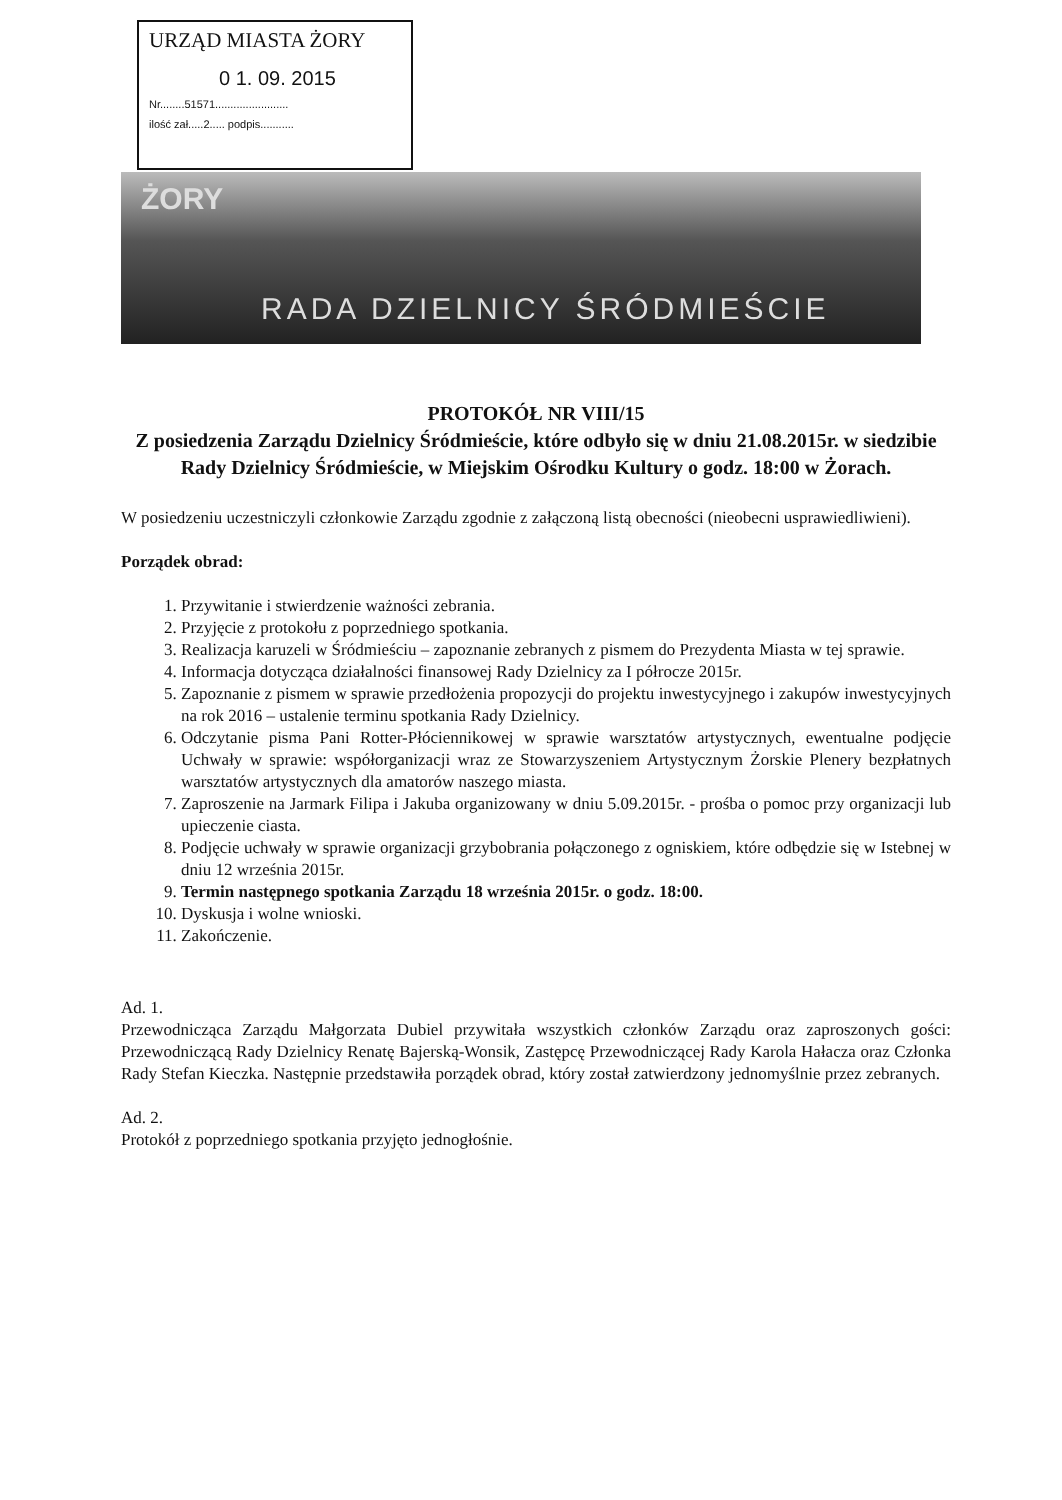URZĄD MIASTA ŻORY
0 1. 09. 2015
Nr........51571........................
ilość zał.....2..... podpis...........
ŻORY
RADA DZIELNICY ŚRÓDMIEŚCIE
PROTOKÓŁ NR VIII/15
Z posiedzenia Zarządu Dzielnicy Śródmieście, które odbyło się w dniu 21.08.2015r. w siedzibie Rady Dzielnicy Śródmieście, w Miejskim Ośrodku Kultury o godz. 18:00 w Żorach.
W posiedzeniu uczestniczyli członkowie Zarządu zgodnie z załączoną listą obecności (nieobecni usprawiedliwieni).
Porządek obrad:
1. Przywitanie i stwierdzenie ważności zebrania.
2. Przyjęcie z protokołu z poprzedniego spotkania.
3. Realizacja karuzeli w Śródmieściu – zapoznanie zebranych z pismem do Prezydenta Miasta w tej sprawie.
4. Informacja dotycząca działalności finansowej Rady Dzielnicy za I półrocze 2015r.
5. Zapoznanie z pismem w sprawie przedłożenia propozycji do projektu inwestycyjnego i zakupów inwestycyjnych na rok 2016 – ustalenie terminu spotkania Rady Dzielnicy.
6. Odczytanie pisma Pani Rotter-Płóciennikowej w sprawie warsztatów artystycznych, ewentualne podjęcie Uchwały w sprawie: współorganizacji wraz ze Stowarzyszeniem Artystycznym Żorskie Plenery bezpłatnych warsztatów artystycznych dla amatorów naszego miasta.
7. Zaproszenie na Jarmark Filipa i Jakuba organizowany w dniu 5.09.2015r. - prośba o pomoc przy organizacji lub upieczenie ciasta.
8. Podjęcie uchwały w sprawie organizacji grzybobrania połączonego z ogniskiem, które odbędzie się w Istebnej w dniu 12 września 2015r.
9. Termin następnego spotkania Zarządu 18 września 2015r. o godz. 18:00.
10. Dyskusja i wolne wnioski.
11. Zakończenie.
Ad. 1.
Przewodnicząca Zarządu Małgorzata Dubiel przywitała wszystkich członków Zarządu oraz zaproszonych gości: Przewodniczącą Rady Dzielnicy Renatę Bajerską-Wonsik, Zastępcę Przewodniczącej Rady Karola Hałacza oraz Członka Rady Stefan Kieczka. Następnie przedstawiła porządek obrad, który został zatwierdzony jednomyślnie przez zebranych.
Ad. 2.
Protokół z poprzedniego spotkania przyjęto jednogłośnie.